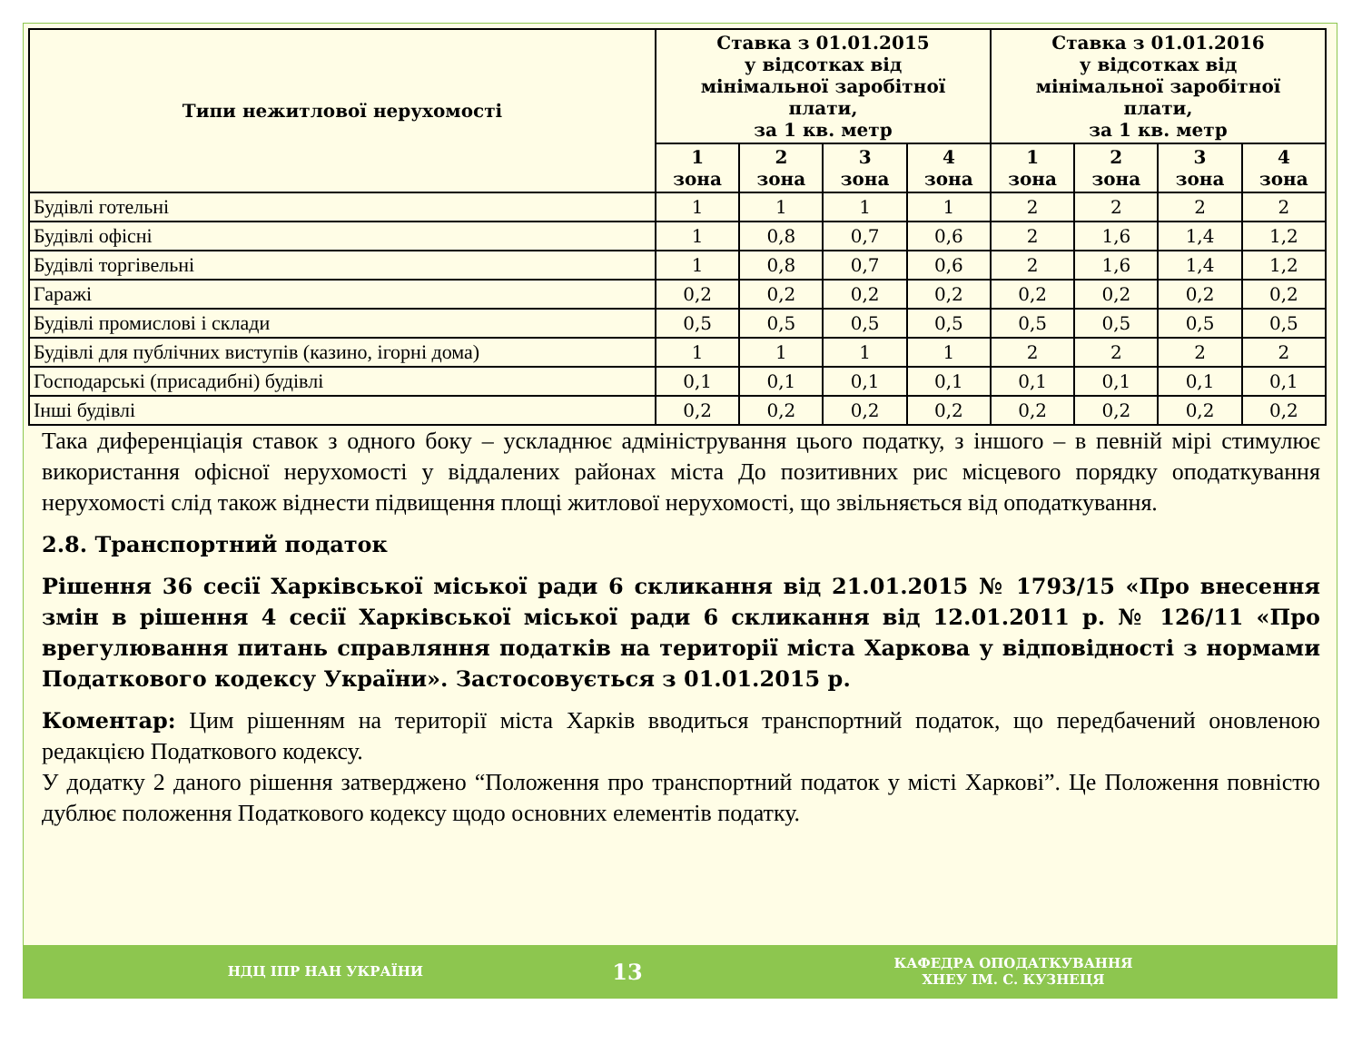| Типи нежитлової нерухомості | Ставка з 01.01.2015 у відсотках від мінімальної заробітної плати, за 1 кв. метр | | | | Ставка з 01.01.2016 у відсотках від мінімальної заробітної плати, за 1 кв. метр | | | |
| --- | --- | --- | --- | --- | --- | --- | --- | --- |
| | 1 зона | 2 зона | 3 зона | 4 зона | 1 зона | 2 зона | 3 зона | 4 зона |
| Будівлі готельні | 1 | 1 | 1 | 1 | 2 | 2 | 2 | 2 |
| Будівлі офісні | 1 | 0,8 | 0,7 | 0,6 | 2 | 1,6 | 1,4 | 1,2 |
| Будівлі торгівельні | 1 | 0,8 | 0,7 | 0,6 | 2 | 1,6 | 1,4 | 1,2 |
| Гаражі | 0,2 | 0,2 | 0,2 | 0,2 | 0,2 | 0,2 | 0,2 | 0,2 |
| Будівлі промислові і склади | 0,5 | 0,5 | 0,5 | 0,5 | 0,5 | 0,5 | 0,5 | 0,5 |
| Будівлі для публічних виступів (казино, ігорні дома) | 1 | 1 | 1 | 1 | 2 | 2 | 2 | 2 |
| Господарські (присадибні) будівлі | 0,1 | 0,1 | 0,1 | 0,1 | 0,1 | 0,1 | 0,1 | 0,1 |
| Інші будівлі | 0,2 | 0,2 | 0,2 | 0,2 | 0,2 | 0,2 | 0,2 | 0,2 |
Така диференціація ставок з одного боку – ускладнює адміністрування цього податку, з іншого – в певній мірі стимулює використання офісної нерухомості у віддалених районах міста До позитивних рис місцевого порядку оподаткування нерухомості слід також віднести підвищення площі житлової нерухомості, що звільняється від оподаткування.
2.8. Транспортний податок
Рішення 36 сесії Харківської міської ради 6 скликання від 21.01.2015 № 1793/15 «Про внесення змін в рішення 4 сесії Харківської міської ради 6 скликання від 12.01.2011 р. № 126/11 «Про врегулювання питань справляння податків на території міста Харкова у відповідності з нормами Податкового кодексу України». Застосовується з 01.01.2015 р.
Коментар: Цим рішенням на території міста Харків вводиться транспортний податок, що передбачений оновленою редакцією Податкового кодексу.
У додатку 2 даного рішення затверджено “Положення про транспортний податок у місті Харкові”. Це Положення повністю дублює положення Податкового кодексу щодо основних елементів податку.
НДЦ ІПР НАН УКРАЇНИ 13 КАФЕДРА ОПОДАТКУВАННЯ
ХНЕУ ІМ. С. КУЗНЕЦЯ